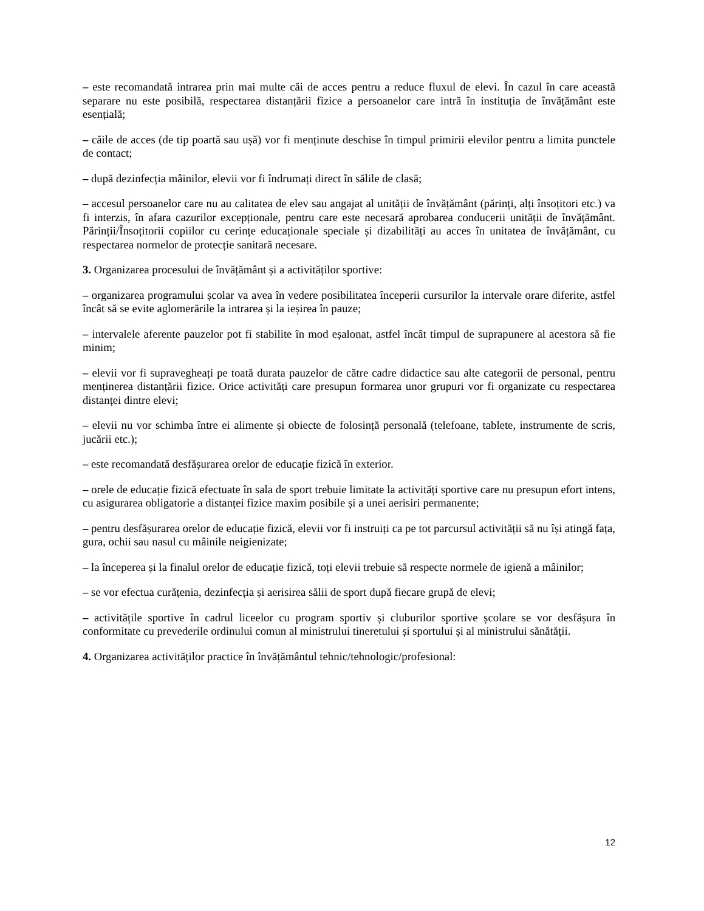– este recomandată intrarea prin mai multe căi de acces pentru a reduce fluxul de elevi. În cazul în care această separare nu este posibilă, respectarea distanțării fizice a persoanelor care intră în instituția de învățământ este esențială;
– căile de acces (de tip poartă sau ușă) vor fi menținute deschise în timpul primirii elevilor pentru a limita punctele de contact;
– după dezinfecția mâinilor, elevii vor fi îndrumați direct în sălile de clasă;
– accesul persoanelor care nu au calitatea de elev sau angajat al unității de învățământ (părinți, alți însoțitori etc.) va fi interzis, în afara cazurilor excepționale, pentru care este necesară aprobarea conducerii unității de învățământ. Părinții/Însoțitorii copiilor cu cerințe educaționale speciale și dizabilități au acces în unitatea de învățământ, cu respectarea normelor de protecție sanitară necesare.
3. Organizarea procesului de învățământ și a activităților sportive:
– organizarea programului școlar va avea în vedere posibilitatea începerii cursurilor la intervale orare diferite, astfel încât să se evite aglomerările la intrarea și la ieșirea în pauze;
– intervalele aferente pauzelor pot fi stabilite în mod eșalonat, astfel încât timpul de suprapunere al acestora să fie minim;
– elevii vor fi supravegheați pe toată durata pauzelor de către cadre didactice sau alte categorii de personal, pentru menținerea distanțării fizice. Orice activități care presupun formarea unor grupuri vor fi organizate cu respectarea distanței dintre elevi;
– elevii nu vor schimba între ei alimente și obiecte de folosință personală (telefoane, tablete, instrumente de scris, jucării etc.);
– este recomandată desfășurarea orelor de educație fizică în exterior.
– orele de educație fizică efectuate în sala de sport trebuie limitate la activități sportive care nu presupun efort intens, cu asigurarea obligatorie a distanței fizice maxim posibile și a unei aerisiri permanente;
– pentru desfășurarea orelor de educație fizică, elevii vor fi instruiți ca pe tot parcursul activității să nu își atingă fața, gura, ochii sau nasul cu mâinile neigienizate;
– la începerea și la finalul orelor de educație fizică, toți elevii trebuie să respecte normele de igienă a mâinilor;
– se vor efectua curățenia, dezinfecția și aerisirea sălii de sport după fiecare grupă de elevi;
– activitățile sportive în cadrul liceelor cu program sportiv și cluburilor sportive școlare se vor desfășura în conformitate cu prevederile ordinului comun al ministrului tineretului și sportului și al ministrului sănătății.
4. Organizarea activităților practice în învățământul tehnic/tehnologic/profesional:
12